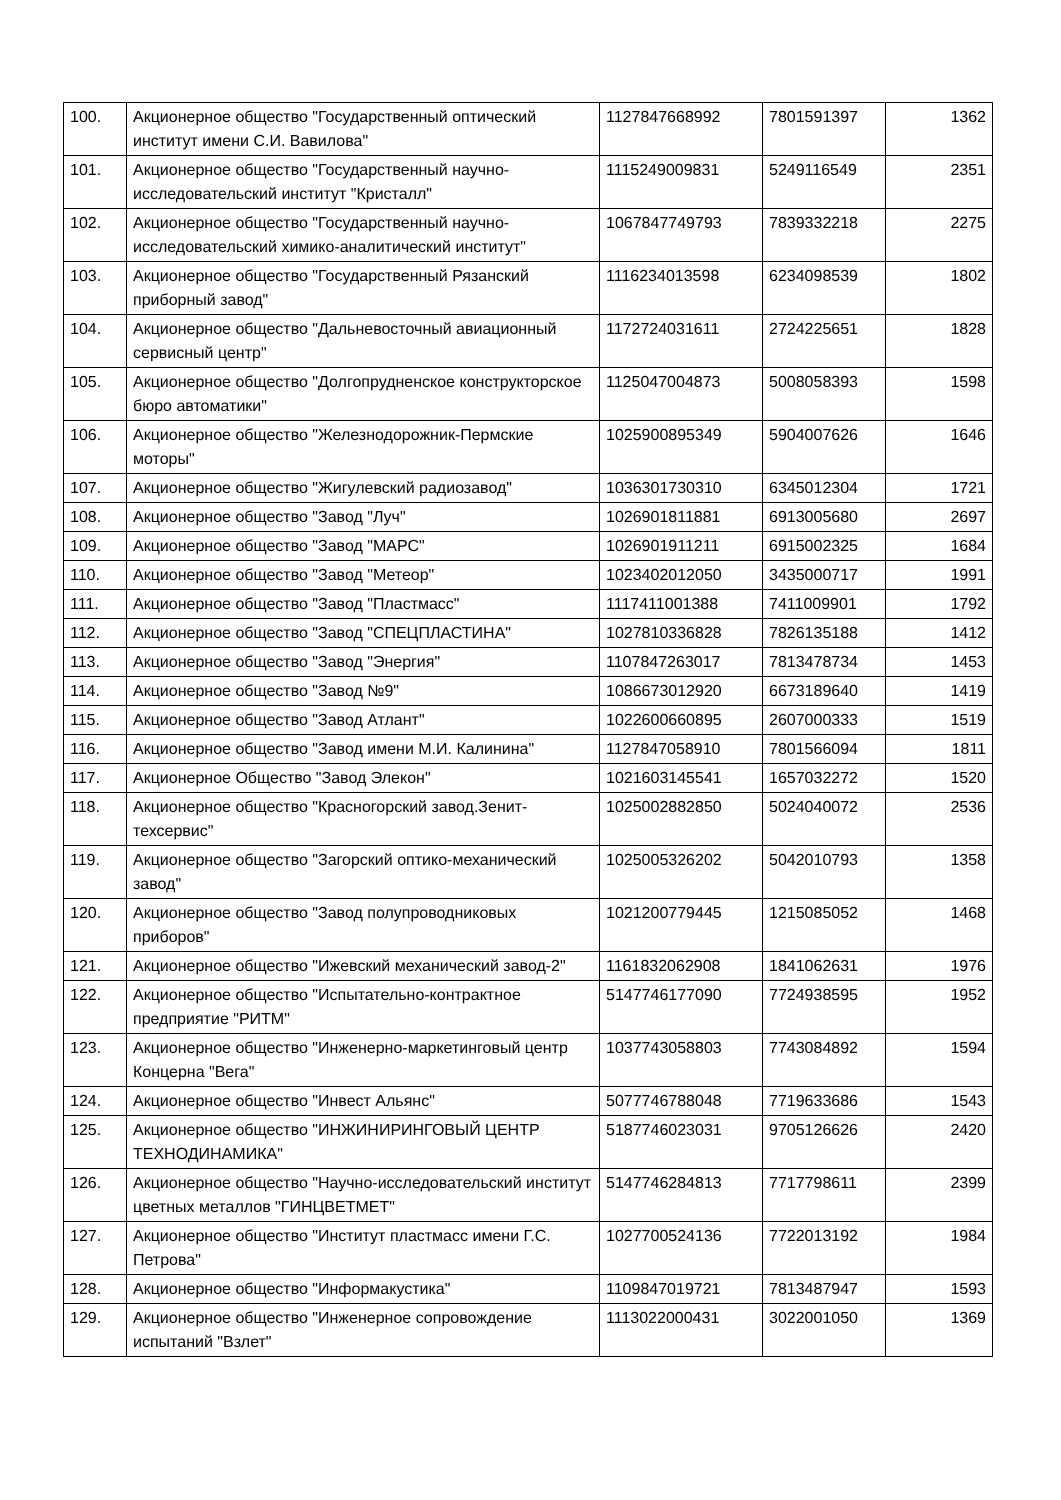| 100. | Акционерное общество "Государственный оптический институт имени С.И. Вавилова" | 1127847668992 | 7801591397 | 1362 |
| 101. | Акционерное общество "Государственный научно-исследовательский институт "Кристалл" | 1115249009831 | 5249116549 | 2351 |
| 102. | Акционерное общество "Государственный научно-исследовательский химико-аналитический институт" | 1067847749793 | 7839332218 | 2275 |
| 103. | Акционерное общество "Государственный Рязанский приборный завод" | 1116234013598 | 6234098539 | 1802 |
| 104. | Акционерное общество "Дальневосточный авиационный сервисный центр" | 1172724031611 | 2724225651 | 1828 |
| 105. | Акционерное общество "Долгопрудненское конструкторское бюро автоматики" | 1125047004873 | 5008058393 | 1598 |
| 106. | Акционерное общество "Железнодорожник-Пермские моторы" | 1025900895349 | 5904007626 | 1646 |
| 107. | Акционерное общество "Жигулевский радиозавод" | 1036301730310 | 6345012304 | 1721 |
| 108. | Акционерное общество "Завод "Луч" | 1026901811881 | 6913005680 | 2697 |
| 109. | Акционерное общество "Завод "МАРС" | 1026901911211 | 6915002325 | 1684 |
| 110. | Акционерное общество "Завод "Метеор" | 1023402012050 | 3435000717 | 1991 |
| 111. | Акционерное общество "Завод "Пластмасс" | 1117411001388 | 7411009901 | 1792 |
| 112. | Акционерное общество "Завод "СПЕЦПЛАСТИНА" | 1027810336828 | 7826135188 | 1412 |
| 113. | Акционерное общество "Завод "Энергия" | 1107847263017 | 7813478734 | 1453 |
| 114. | Акционерное общество "Завод №9" | 1086673012920 | 6673189640 | 1419 |
| 115. | Акционерное общество "Завод Атлант" | 1022600660895 | 2607000333 | 1519 |
| 116. | Акционерное общество "Завод имени М.И. Калинина" | 1127847058910 | 7801566094 | 1811 |
| 117. | Акционерное Общество "Завод Элекон" | 1021603145541 | 1657032272 | 1520 |
| 118. | Акционерное общество "Красногорский завод.Зенит-техсервис" | 1025002882850 | 5024040072 | 2536 |
| 119. | Акционерное общество "Загорский оптико-механический завод" | 1025005326202 | 5042010793 | 1358 |
| 120. | Акционерное общество "Завод полупроводниковых приборов" | 1021200779445 | 1215085052 | 1468 |
| 121. | Акционерное общество "Ижевский механический завод-2" | 1161832062908 | 1841062631 | 1976 |
| 122. | Акционерное общество "Испытательно-контрактное предприятие "РИТМ" | 5147746177090 | 7724938595 | 1952 |
| 123. | Акционерное общество "Инженерно-маркетинговый центр Концерна "Вега" | 1037743058803 | 7743084892 | 1594 |
| 124. | Акционерное общество "Инвест Альянс" | 5077746788048 | 7719633686 | 1543 |
| 125. | Акционерное общество "ИНЖИНИРИНГОВЫЙ ЦЕНТР ТЕХНОДИНАМИКА" | 5187746023031 | 9705126626 | 2420 |
| 126. | Акционерное общество "Научно-исследовательский институт цветных металлов "ГИНЦВЕТМЕТ" | 5147746284813 | 7717798611 | 2399 |
| 127. | Акционерное общество "Институт пластмасс имени Г.С. Петрова" | 1027700524136 | 7722013192 | 1984 |
| 128. | Акционерное общество "Информакустика" | 1109847019721 | 7813487947 | 1593 |
| 129. | Акционерное общество "Инженерное сопровождение испытаний "Взлет" | 1113022000431 | 3022001050 | 1369 |